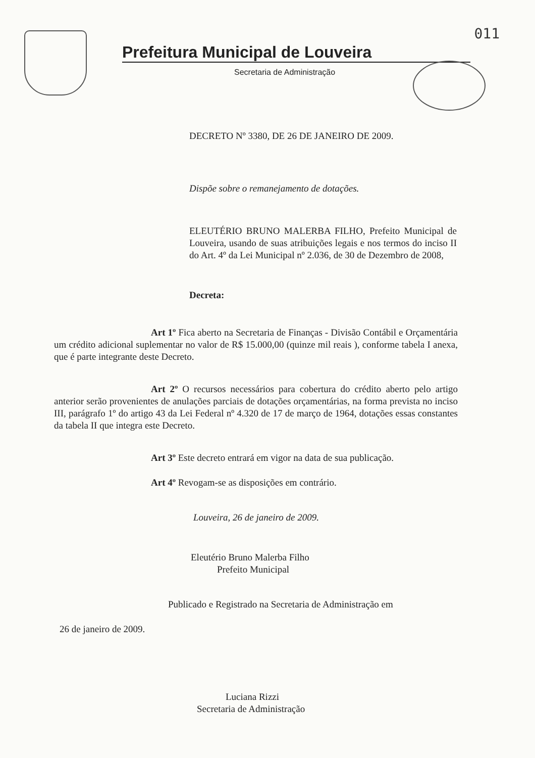011
Prefeitura Municipal de Louveira
Secretaria de Administração
DECRETO Nº 3380, DE 26 DE JANEIRO DE 2009.
Dispõe sobre o remanejamento de dotações.
ELEUTÉRIO BRUNO MALERBA FILHO, Prefeito Municipal de Louveira, usando de suas atribuições legais e nos termos do inciso II do Art. 4º da Lei Municipal nº 2.036, de 30 de Dezembro de 2008,
Decreta:
Art 1º Fica aberto na Secretaria de Finanças - Divisão Contábil e Orçamentária um crédito adicional suplementar no valor de R$ 15.000,00 (quinze mil reais ), conforme tabela I anexa, que é parte integrante deste Decreto.
Art 2º O recursos necessários para cobertura do crédito aberto pelo artigo anterior serão provenientes de anulações parciais de dotações orçamentárias, na forma prevista no inciso III, parágrafo 1º do artigo 43 da Lei Federal nº 4.320 de 17 de março de 1964, dotações essas constantes da tabela II que integra este Decreto.
Art 3º Este decreto entrará em vigor na data de sua publicação.
Art 4º Revogam-se as disposições em contrário.
Louveira, 26 de janeiro de 2009.
Eleutério Bruno Malerba Filho
Prefeito Municipal
Publicado e Registrado na Secretaria de Administração em
26 de janeiro de 2009.
Luciana Rizzi
Secretaria de Administração